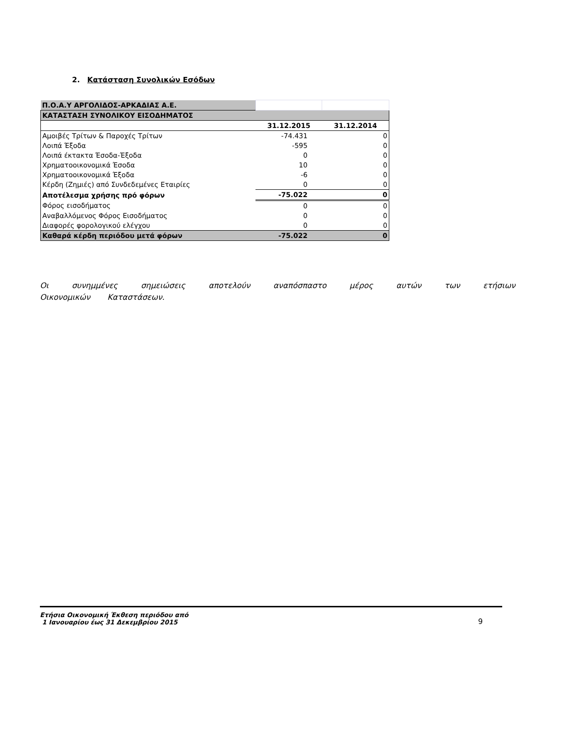2. Κατάσταση Συνολικών Εσόδων
| Π.Ο.Α.Υ ΑΡΓΟΛΙΔΟΣ-ΑΡΚΑΔΙΑΣ Α.Ε. | | |
| ΚΑΤΑΣΤΑΣΗ ΣΥΝΟΛΙΚΟΥ ΕΙΣΟΔΗΜΑΤΟΣ | | |
| | 31.12.2015 | 31.12.2014 |
| Αμοιβές Τρίτων & Παροχές Τρίτων | -74.431 | 0 |
| Λοιπά Έξοδα | -595 | 0 |
| Λοιπά έκτακτα Έσοδα-Έξοδα | 0 | 0 |
| Χρηματοοικονομικά Έσοδα | 10 | 0 |
| Χρηματοοικονομικά Έξοδα | -6 | 0 |
| Κέρδη (Ζημιές) από Συνδεδεμένες Εταιρίες | 0 | 0 |
| Αποτέλεσμα χρήσης πρό φόρων | -75.022 | 0 |
| Φόρος εισοδήματος | 0 | 0 |
| Αναβαλλόμενος Φόρος Εισοδήματος | 0 | 0 |
| Διαφορές φορολογικού ελέγχου | 0 | 0 |
| Καθαρά κέρδη περιόδου μετά φόρων | -75.022 | 0 |
Οι συνημμένες σημειώσεις αποτελούν αναπόσπαστο μέρος αυτών των ετήσιων Οικονομικών Καταστάσεων.
Ετήσια Οικονομική Έκθεση περιόδου από
1 Ιανουαρίου έως 31 Δεκεμβρίου 2015
9